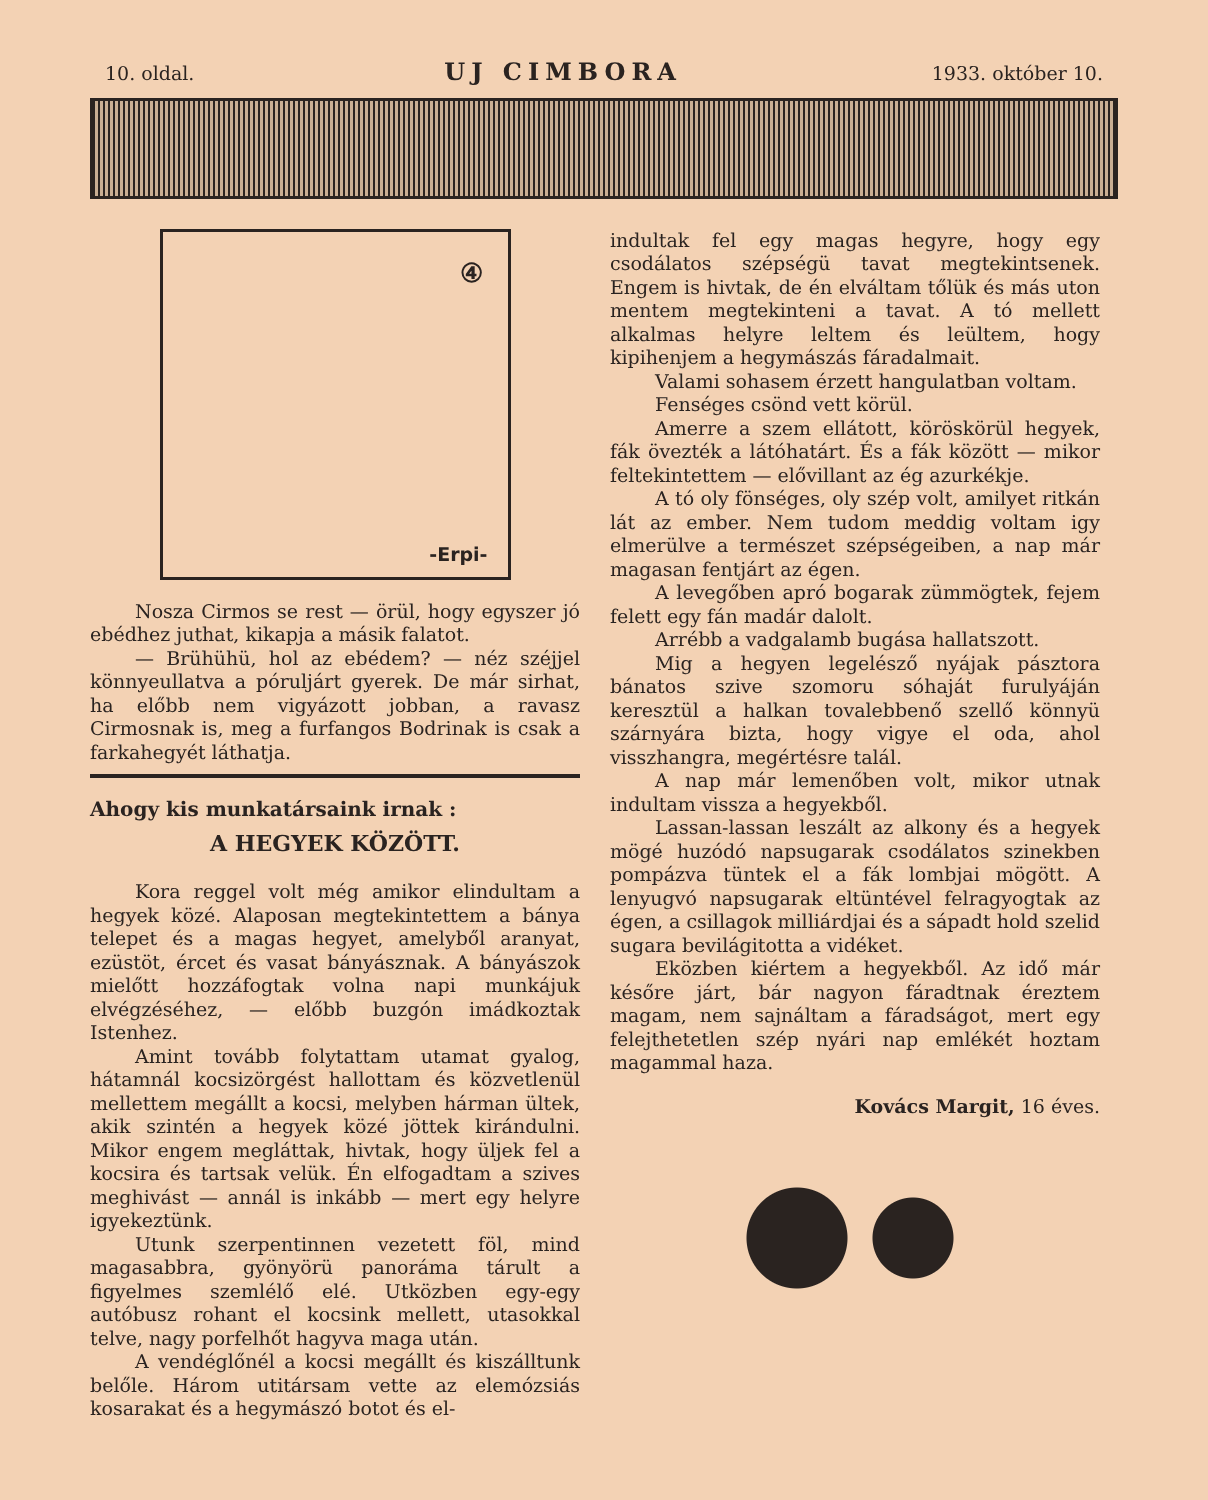10. oldal. UJ CIMBORA 1933. október 10.
④
-Erpi-
Nosza Cirmos se rest — örül, hogy egyszer jó ebédhez juthat, kikapja a másik falatot.
— Brühühü, hol az ebédem? — néz széjjel könnyeullatva a póruljárt gyerek. De már sirhat, ha előbb nem vigyázott jobban, a ravasz Cirmosnak is, meg a furfangos Bodrinak is csak a farkahegyét láthatja.
Ahogy kis munkatársaink irnak :
A HEGYEK KÖZÖTT.
Kora reggel volt még amikor elindultam a hegyek közé. Alaposan megtekintettem a bánya telepet és a magas hegyet, amelyből aranyat, ezüstöt, ércet és vasat bányásznak. A bányászok mielőtt hozzáfogtak volna napi munkájuk elvégzéséhez, — előbb buzgón imádkoztak Istenhez.
Amint tovább folytattam utamat gyalog, hátamnál kocsizörgést hallottam és közvetlenül mellettem megállt a kocsi, melyben hárman ültek, akik szintén a hegyek közé jöttek kirándulni. Mikor engem megláttak, hivtak, hogy üljek fel a kocsira és tartsak velük. Én elfogadtam a szives meghivást — annál is inkább — mert egy helyre igyekeztünk.
Utunk szerpentinnen vezetett föl, mind magasabbra, gyönyörü panoráma tárult a figyelmes szemlélő elé. Utközben egy-egy autóbusz rohant el kocsink mellett, utasokkal telve, nagy porfelhőt hagyva maga után.
A vendéglőnél a kocsi megállt és kiszálltunk belőle. Három utitársam vette az elemózsiás kosarakat és a hegymászó botot és el-
indultak fel egy magas hegyre, hogy egy csodálatos szépségü tavat megtekintsenek. Engem is hivtak, de én elváltam tőlük és más uton mentem megtekinteni a tavat. A tó mellett alkalmas helyre leltem és leültem, hogy kipihenjem a hegymászás fáradalmait.
Valami sohasem érzett hangulatban voltam.
Fenséges csönd vett körül.
Amerre a szem ellátott, köröskörül hegyek, fák övezték a látóhatárt. És a fák között — mikor feltekintettem — elővillant az ég azurkékje.
A tó oly fönséges, oly szép volt, amilyet ritkán lát az ember. Nem tudom meddig voltam igy elmerülve a természet szépségeiben, a nap már magasan fentjárt az égen.
A levegőben apró bogarak zümmögtek, fejem felett egy fán madár dalolt.
Arrébb a vadgalamb bugása hallatszott.
Mig a hegyen legelésző nyájak pásztora bánatos szive szomoru sóhaját furulyáján keresztül a halkan tovalebbenő szellő könnyü szárnyára bizta, hogy vigye el oda, ahol visszhangra, megértésre talál.
A nap már lemenőben volt, mikor utnak indultam vissza a hegyekből.
Lassan-lassan leszált az alkony és a hegyek mögé huzódó napsugarak csodálatos szinekben pompázva tüntek el a fák lombjai mögött. A lenyugvó napsugarak eltüntével felragyogtak az égen, a csillagok milliárdjai és a sápadt hold szelid sugara bevilágitotta a vidéket.
Eközben kiértem a hegyekből. Az idő már későre járt, bár nagyon fáradtnak éreztem magam, nem sajnáltam a fáradságot, mert egy felejthetetlen szép nyári nap emlékét hoztam magammal haza.
Kovács Margit, 16 éves.